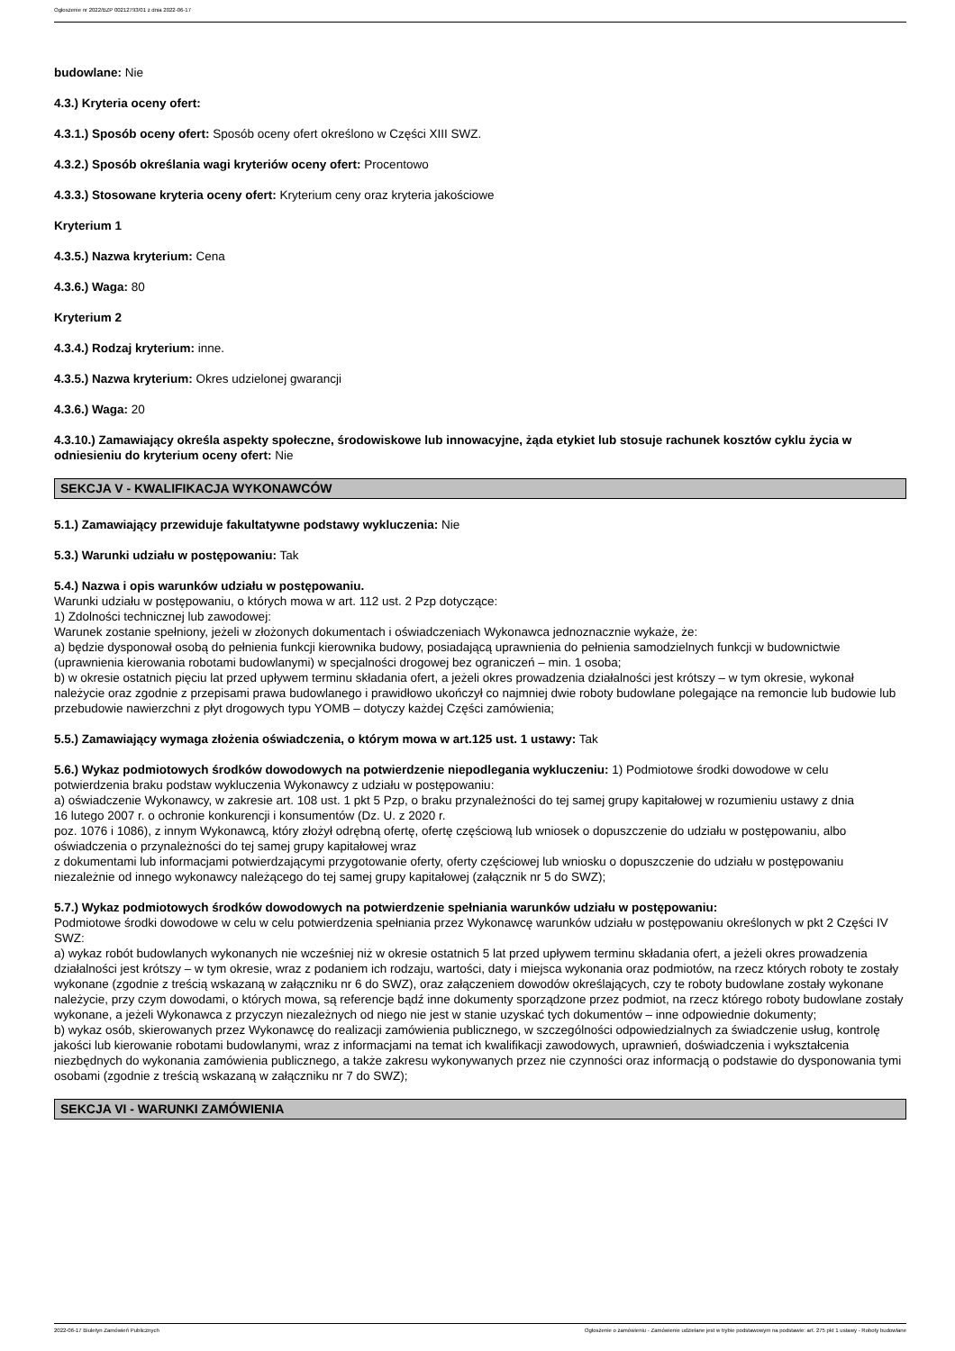Ogłoszenie nr 2022/BZP 00212793/01 z dnia 2022-06-17
budowlane: Nie
4.3.) Kryteria oceny ofert:
4.3.1.) Sposób oceny ofert: Sposób oceny ofert określono w Części XIII SWZ.
4.3.2.) Sposób określania wagi kryteriów oceny ofert: Procentowo
4.3.3.) Stosowane kryteria oceny ofert: Kryterium ceny oraz kryteria jakościowe
Kryterium 1
4.3.5.) Nazwa kryterium: Cena
4.3.6.) Waga: 80
Kryterium 2
4.3.4.) Rodzaj kryterium: inne.
4.3.5.) Nazwa kryterium: Okres udzielonej gwarancji
4.3.6.) Waga: 20
4.3.10.) Zamawiający określa aspekty społeczne, środowiskowe lub innowacyjne, żąda etykiet lub stosuje rachunek kosztów cyklu życia w odniesieniu do kryterium oceny ofert: Nie
SEKCJA V - KWALIFIKACJA WYKONAWCÓW
5.1.) Zamawiający przewiduje fakultatywne podstawy wykluczenia: Nie
5.3.) Warunki udziału w postępowaniu: Tak
5.4.) Nazwa i opis warunków udziału w postępowaniu.
Warunki udziału w postępowaniu, o których mowa w art. 112 ust. 2 Pzp dotyczące:
1) Zdolności technicznej lub zawodowej:
Warunek zostanie spełniony, jeżeli w złożonych dokumentach i oświadczeniach Wykonawca jednoznacznie wykaże, że:
a) będzie dysponował osobą do pełnienia funkcji kierownika budowy, posiadającą uprawnienia do pełnienia samodzielnych funkcji w budownictwie (uprawnienia kierowania robotami budowlanymi) w specjalności drogowej bez ograniczeń – min. 1 osoba;
b) w okresie ostatnich pięciu lat przed upływem terminu składania ofert, a jeżeli okres prowadzenia działalności jest krótszy – w tym okresie, wykonał należycie oraz zgodnie z przepisami prawa budowlanego i prawidłowo ukończył co najmniej dwie roboty budowlane polegające na remoncie lub budowie lub przebudowie nawierzchni z płyt drogowych typu YOMB – dotyczy każdej Części zamówienia;
5.5.) Zamawiający wymaga złożenia oświadczenia, o którym mowa w art.125 ust. 1 ustawy: Tak
5.6.) Wykaz podmiotowych środków dowodowych na potwierdzenie niepodlegania wykluczeniu: 1) Podmiotowe środki dowodowe w celu potwierdzenia braku podstaw wykluczenia Wykonawcy z udziału w postępowaniu:
a) oświadczenie Wykonawcy, w zakresie art. 108 ust. 1 pkt 5 Pzp, o braku przynależności do tej samej grupy kapitałowej w rozumieniu ustawy z dnia
16 lutego 2007 r. o ochronie konkurencji i konsumentów (Dz. U. z 2020 r.
poz. 1076 i 1086), z innym Wykonawcą, który złożył odrębną ofertę, ofertę częściową lub wniosek o dopuszczenie do udziału w postępowaniu, albo oświadczenia o przynależności do tej samej grupy kapitałowej wraz
z dokumentami lub informacjami potwierdzającymi przygotowanie oferty, oferty częściowej lub wniosku o dopuszczenie do udziału w postępowaniu niezależnie od innego wykonawcy należącego do tej samej grupy kapitałowej (załącznik nr 5 do SWZ);
5.7.) Wykaz podmiotowych środków dowodowych na potwierdzenie spełniania warunków udziału w postępowaniu:
Podmiotowe środki dowodowe w celu w celu potwierdzenia spełniania przez Wykonawcę warunków udziału w postępowaniu określonych w pkt 2 Części IV SWZ:
a) wykaz robót budowlanych wykonanych nie wcześniej niż w okresie ostatnich 5 lat przed upływem terminu składania ofert, a jeżeli okres prowadzenia działalności jest krótszy – w tym okresie, wraz z podaniem ich rodzaju, wartości, daty i miejsca wykonania oraz podmiotów, na rzecz których roboty te zostały wykonane (zgodnie z treścią wskazaną w załączniku nr 6 do SWZ), oraz załączeniem dowodów określających, czy te roboty budowlane zostały wykonane należycie, przy czym dowodami, o których mowa, są referencje bądź inne dokumenty sporządzone przez podmiot, na rzecz którego roboty budowlane zostały wykonane, a jeżeli Wykonawca z przyczyn niezależnych od niego nie jest w stanie uzyskać tych dokumentów – inne odpowiednie dokumenty;
b) wykaz osób, skierowanych przez Wykonawcę do realizacji zamówienia publicznego, w szczególności odpowiedzialnych za świadczenie usług, kontrolę jakości lub kierowanie robotami budowlanymi, wraz z informacjami na temat ich kwalifikacji zawodowych, uprawnień, doświadczenia i wykształcenia niezbędnych do wykonania zamówienia publicznego, a także zakresu wykonywanych przez nie czynności oraz informacją o podstawie do dysponowania tymi osobami (zgodnie z treścią wskazaną w załączniku nr 7 do SWZ);
SEKCJA VI - WARUNKI ZAMÓWIENIA
2022-06-17 Biuletyn Zamówień Publicznych Ogłoszenie o zamówieniu - Zamówienie udzielane jest w trybie podstawowym na podstawie: art. 275 pkt 1 ustawy - Roboty budowlane